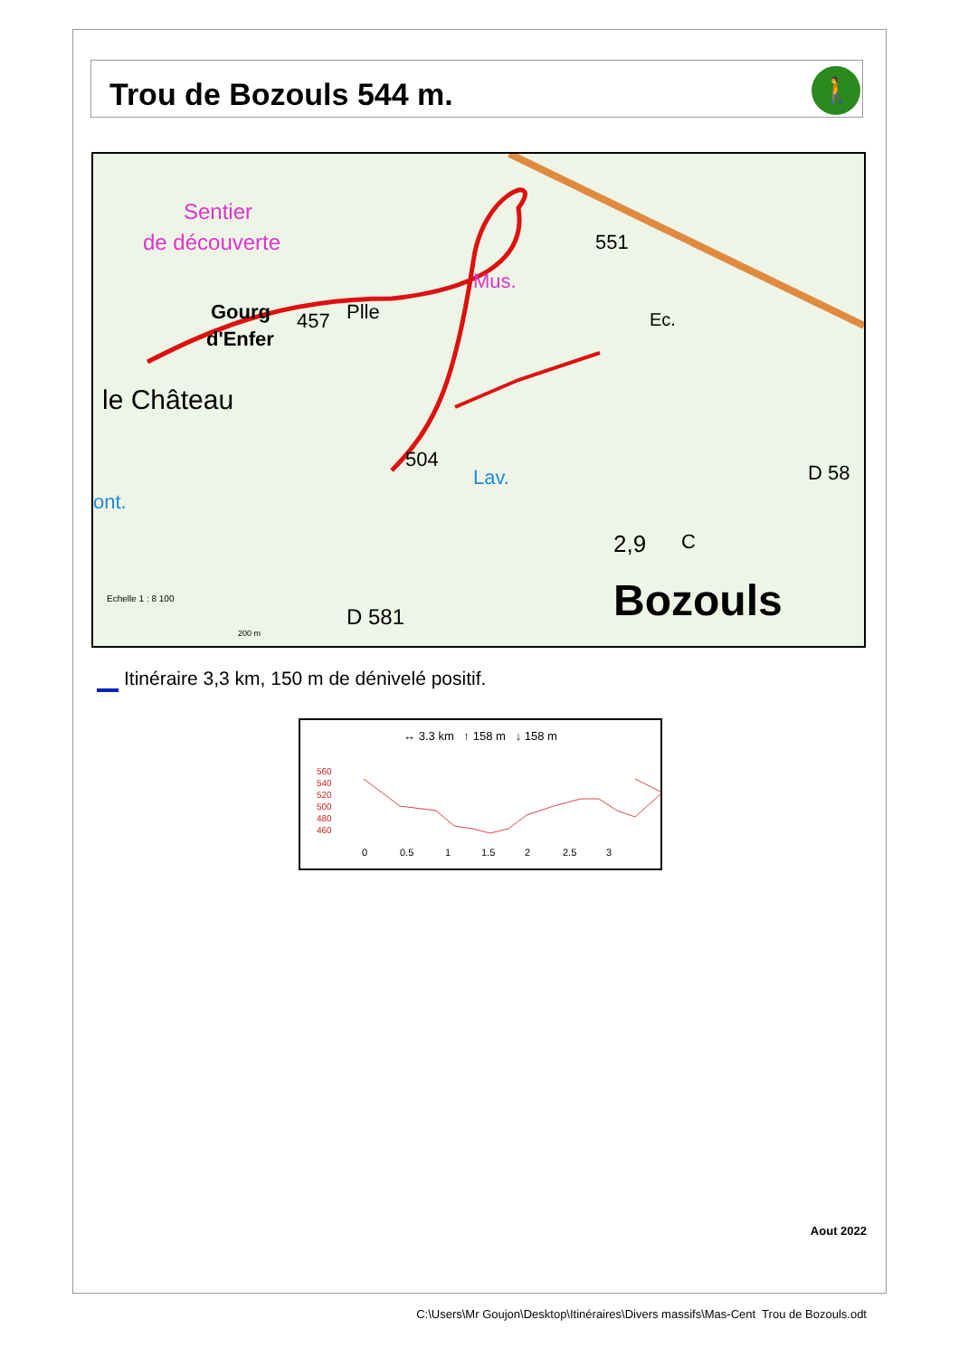Trou de Bozouls 544 m.
🚶
Sentier
de découverte
Gourg
d'Enfer
457
Plle
Mus.
551
Ec.
le Château
504
Lav.
ont.
D 58
2,9
C
Bozouls
D 581
Echelle 1 : 8 100
200 m
Itinéraire 3,3 km, 150 m de dénivelé positif.
↔ 3.3 km ↑ 158 m ↓ 158 m
560
540
520
500
480
460
0
0.5
1
1.5
2
2.5
3
Aout 2022
C:\Users\Mr Goujon\Desktop\Itinéraires\Divers massifs\Mas-Cent Trou de Bozouls.odt